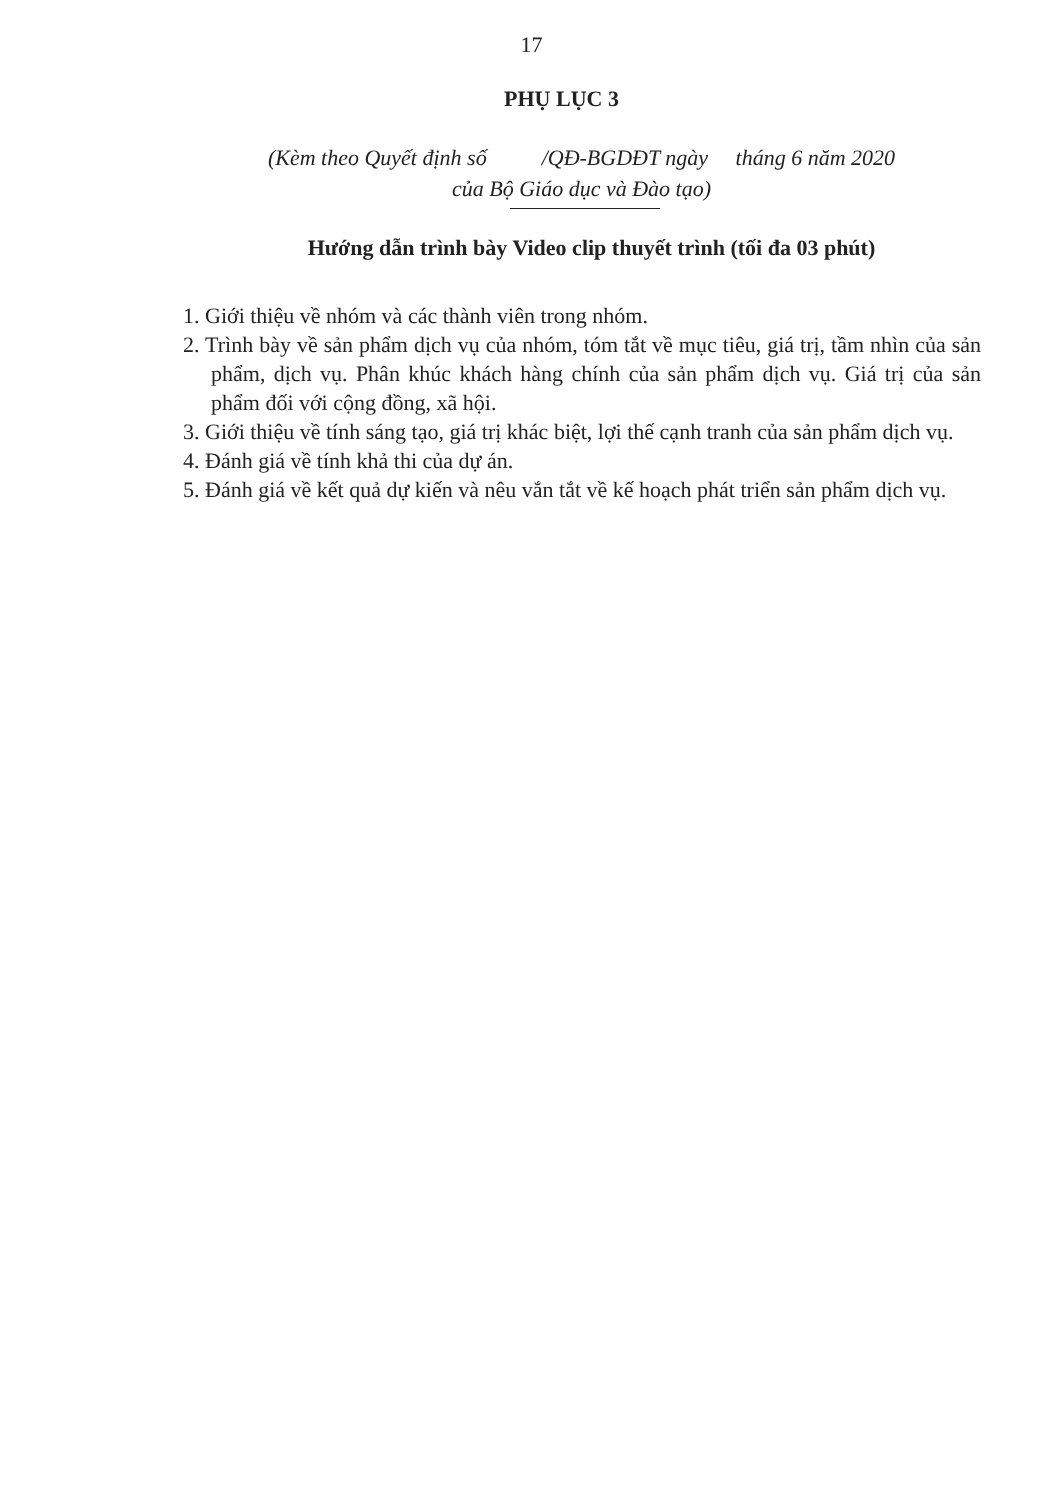17
PHỤ LỤC 3
(Kèm theo Quyết định số /QĐ-BGDĐT ngày tháng 6 năm 2020
của Bộ Giáo dục và Đào tạo)
Hướng dẫn trình bày Video clip thuyết trình (tối đa 03 phút)
1. Giới thiệu về nhóm và các thành viên trong nhóm.
2. Trình bày về sản phẩm dịch vụ của nhóm, tóm tắt về mục tiêu, giá trị, tầm nhìn của sản phẩm, dịch vụ. Phân khúc khách hàng chính của sản phẩm dịch vụ. Giá trị của sản phẩm đối với cộng đồng, xã hội.
3. Giới thiệu về tính sáng tạo, giá trị khác biệt, lợi thế cạnh tranh của sản phẩm dịch vụ.
4. Đánh giá về tính khả thi của dự án.
5. Đánh giá về kết quả dự kiến và nêu vắn tắt về kế hoạch phát triển sản phẩm dịch vụ.